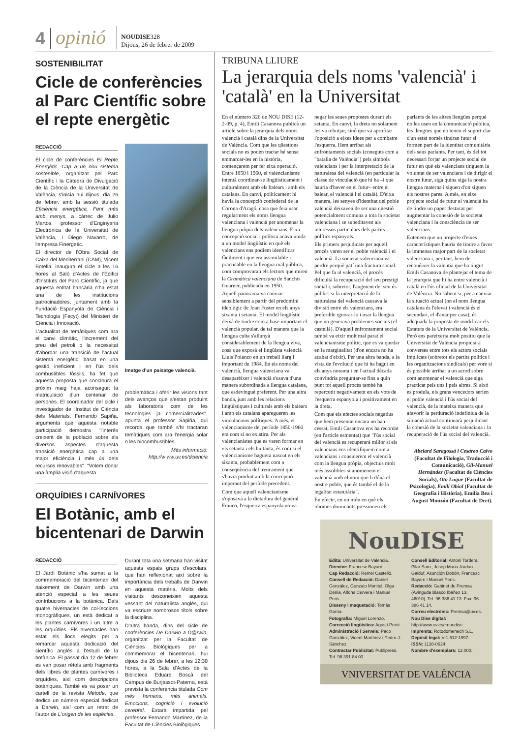4 opinió NOUDISE328
Dijous, 26 de febrer de 2009
SOSTENIBILITAT
Cicle de conferències al Parc Científic sobre el repte energètic
REDACCIÓ
El cicle de conferències El Repte Energètic. Cap a un nou sistema sostenible, organitzat pel Parc Científic i la Càtedra de Divulgació de la Ciència de la Universitat de València, s'inicia hui dijous, dia 26 de febrer, amb la sessió titulada Eficiència energètica. Fent més amb menys, a càrrec de Julio Martos, professor d'Enginyeria Electrònica de la Universitat de València, i Diego Navarro, de l'empresa Finergetic.
El director de l'Obra Social de Caixa del Mediterrani (CAM), Vicent Botella, inaugura el cicle a les 16 hores al Saló d'Actes de l'Edifici d'Instituts del Parc Científic, ja que aquesta entitat bancària n'ha estat una de les institucions patrocinadores, juntament amb la Fundació Espanyola de Ciència i Tecnologia (Fecyt) del Ministeri de Ciència i Innovació.
L'actualitat de temàtiques com ara el canvi climàtic, l'increment del preu del petroli o la necessitat d'abordar una transició de l'actual sistema energètic, basat en una gestió ineficient i en l'ús dels combustibles fòssils, ha fet que aquesta proposta que conclourà el pròxim maig haja aconseguit la matriculació d'un centenar de persones. El coordinador del cicle i investigador de l'Institut de Ciència dels Materials, Fernando Sapiña, argumenta que aquesta notable participació demostra "l'interés creixent de la població sobre els diversos aspectes d'aquesta transició energètica cap a una major eficiència i més ús dels recursos renovables". "Volem donar una àmplia visió d'aquesta
Imatge d'un paisatge valencià.
problemàtica i oferir les visions tant dels avanços que s'estan produint als laboratoris com de les tecnologies ja comercialitzades", apunta el professor Sapiña, qui recorda que també s'hi tractaran temàtiques com ara l'energia solar o les biocombustibles.
Més informació:
http://w ww.uv.es/dciencia
ORQUÍDIES I CARNÍVORES
El Botànic, amb el bicentenari de Darwin
REDACCIÓ
El Jardí Botànic s'ha sumat a la commemoració del bicentenari del naixement de Darwin amb una atenció especial a les seues contribucions a la botànica. Dels quatre hivernacles de col·leccions monogràfiques, un està dedicat a les plantes carnívores i un altre a les orquídies. Els hivernacles han estat els llocs elegits per a remarcar aquesta dedicació del científic anglés a l'estudi de la botànica. El passat dia 12 de febrer es van posar rètols amb fragments dels llibres de plantes carnívores i orquídies, així com descripcions botàniques. També es va posar un cartell de la revista Mètode, que dedica un número especial dedicat a Darwin, així com un retrat de l'autor de L'origen de les espècies.
Durant tota una setmana han visitat aquests espais grups d'escolars, que han reflexionat així sobre la importància dels treballs de Darwin en aquesta matèria. Molts dels visitants desconeixien aquesta vessant del naturalista anglés, qui va escriure nombrosos títols sobre la disciplina.
D'altra banda, dins del cicle de conferències De Darwin a D@rwin, organitzat per la Facultat de Ciències Biològiques per a commemorar el bicentenari, hui dijous dia 26 de febrer, a les 12:30 hores, a la Sala d'Actes de la Biblioteca Eduard Boscà del Campus de Burjassot-Paterna, està prevista la conferència titulada Com més humans, més animals. Emocions, cognició i evolució cerebral. Estarà impartida pel professor Fernando Martínez, de la Facultat de Ciències Biològiques.
TRIBUNA LLIURE
La jerarquia dels noms 'valencià' i 'català' en la Universitat
En el número 326 de NOU DISE (12-2-09, p. 4), Emili Casanova publicà un article sobre la jerarquia dels noms valencià i català dins de la Universitat de València. Com que les qüestions socials no es poden tractar bé sense emmarcar-les en la història, començarem per fer eixa operació. Entre 1850 i 1960, el valencianisme intentà coordinar-se lingüísticament i culturalment amb els balears i amb els catalans. En canvi, políticament hi havia la concepció confederal de la Corona d'Aragó, cosa que feia usar regularment els noms llengua valenciana i valencià per anomenar la llengua pròpia dels valencians. Eixa concepció social i política anava unida a un model lingüístic en què els valencians ens podíem identificar fàcilment i que era assimilable i practicable en la llengua oral pública, com comprovaran els lectors que miren la Gramàtica valenciana de Sanchis Guarner, publicada en 1950.
Aquell panorama va canviar sensiblement a partir del predomini ideològic de Joan Fuster en els anys sixanta i setanta. El model lingüístic deixà de tindre com a base important el valencià popular, de tal manera que la llengua culta s'allunyà considerablement de la llengua viva, cosa que exposà el lingüista valencià Lluís Polanco en un treball llarg i important de 1984. En els noms del valencià, llengua valenciana va desaparéixer i valencià s'usava d'una manera subordinada a llengua catalana, que esdevingué preferent. Per una altra banda, junt amb les relacions lingüístiques i culturals amb els balears i amb els catalans aparegueren les vinculacions polítiques. A més, el valencianisme del període 1850-1960 era com si no existira. Per als valencianistes que es varen formar en els setanta i els huitanta, és com si el valencianisme haguera nascut en els sixanta, probablement com a conseqüència del trencament que s'havia produït amb la concepció imperant del període precedent.
Com que aquell valencianisme s'oposava a la dictadura del general Franco, l'esquerra espanyola no va negar les seues propostes durant els setanta. En canvi, la dreta no solament les va rebutjar, sinó que va aprofitar l'oposició a eixes idees per a combatre l'esquerra. Hem arribat als enfrontaments socials (coneguts com a "batalla de València") pels símbols valencians i per la interpretació de la naturalesa del valencià (en particular la classe de vinculació que hi ha –i que hauria d'haver en el futur– entre el balear, el valencià i el català). D'eixa manera, les senyes d'identitat del poble valencià deixaven de ser una qüestió potencialment comuna a tota la societat valenciana i se supeditaven als interessos particulars dels partits polítics espanyols.
Els primers perjudicats per aquell procés varen ser el poble valencià i el valencià. La societat valenciana va perdre perquè patí una fractura social. Pel que fa al valencià, el procés dificultà la recuperació del seu prestigi social i, sobretot, l'augment del seu ús públic: si la interpretació de la naturalesa del valencià causava la divisió entre els valencians, era preferible ignorar-lo i usar la llengua que no generava problemes socials (el castellà). D'aquell enfrontament social també va eixir molt mal parat el valencianisme polític, que es va quedar en la marginalitat (d'on encara no ha acabat d'eixir). Per una altra banda, a la vista de l'evolució que hi ha hagut en els anys noranta i en l'actual dècada convindria preguntar-se fins a quin punt tot aquell procés també ha repercutit negativament en els vots de l'esquerra espanyola i positivament en la dreta.
Com que els efectes socials negatius que hem presentat encara no han cessat, Emili Casanova ens ha recordat (en l'article esmentat) que "l'ús social del valencià es recuperarà millor si els valencians ens identifiquem com a valencians i considerem el valencià com la llengua pròpia, objectius molt més assolibles si anomenem el valencià amb el nom que li dóna el nostre poble, que és també el de la legalitat estatutària".
En efecte, en un món en què els idiomes dominants pressionen els parlants de les altres llengües perquè no les usen en la comunicació pública, les llengües que no tenen el suport clar d'un estat només tindran futur si formen part de la identitat comunitària dels seus parlants. Per tant, és del tot necessari forjar un projecte social de futur en què els valencians tinguem la voluntat de ser valencians i de dirigir el nostre futur, siga quina siga la nostra llengua materna i siguen d'on siguen els nostres pares. A més, en eixe projecte social de futur el valencià ha de tindre un paper destacat per augmentar la cohesió de la societat valenciana i la consciència de ser valencians.
Entenem que un projecte d'eixes característiques hauria de tindre a favor la immensa major part de la societat valenciana i, per tant, hem de reconéixer la valentia que ha tingut Emili Casanova de plantejar el tema de la jerarquia que hi ha entre valencià i català en l'ús oficial de la Universitat de València. No sabem si, per a canviar la situació actual (on el nom llengua catalana és l'elevat i valencià és el secundari, el d'anar per casa), és adequada la proposta de modificar els Estatuts de la Universitat de València. Però ens pareixeria molt positiu que la Universitat de València propiciara converses entre tots els actors socials implicats (sobretot els partits polítics i les organitzacions sindicals) per vore si és possible arribar a un acord sobre com anomenar el valencià que siga practicat pels uns i pels altres. Si això es produïa, els grans vencedors serien el poble valencià i l'ús social del valencià, de la mateixa manera que afavorir la perduració indefinida de la situació actual continuarà perjudicant la cohesió de la societat valenciana i la recuperació de l'ús social del valencià.
Abelard Saragossà i Cesáreo Calvo (Facultat de Filologia, Traducció i Comunicació), Gil-Manuel Hernández (Facultat de Ciències Socials), Oto Luque (Facultat de Psicologia), Emili Obiol (Facultat de Geografia i Història), Emilia Bea i August Monzón (Facultat de Dret).
NouDISE
Edita: Universitat de València.
Director: Francesc Bayarri.
Cap Redacció: Remei Castelló.
Consell de Redacció: Daniel González, Gonzalo Montiel, Olga Dénia, Alfons Cervera i Manuel Peris.
Disseny i maquetació: Tomàs Gorria.
Fotografia: Miguel Lorenzo.
Correcció lingüística: Agustí Peiró.
Administració i Serveis: Paco González, Vicent Martínez i Pedro J. Sánchez.
Contractar Publicitat: Publipress. Tel. 96 391 84 00.
Consell Editorial: Antoni Tordera, Pilar Sanz, Josep Maria Jordan Galduf, Asunción Dobón, Francesc Bayarri i Manuel Peris.
Redacció: Gabinet de Premsa (Avinguda Blasco Ibáñez 13, 46010). Tel. 96 386 41 13. Fax: 96 386 41 14.
Correu electrònic: Premsa@uv.es.
Nou Dise digital: http://www.uv.es/~noudise.
Impremta: Rotodomenech S.L.
Depòsit legal: V-1.612-1997.
ISSN: 1138-0624.
Nombre d'exemplars: 12.000.
VNIVERSITAT DE VALÈNCIA